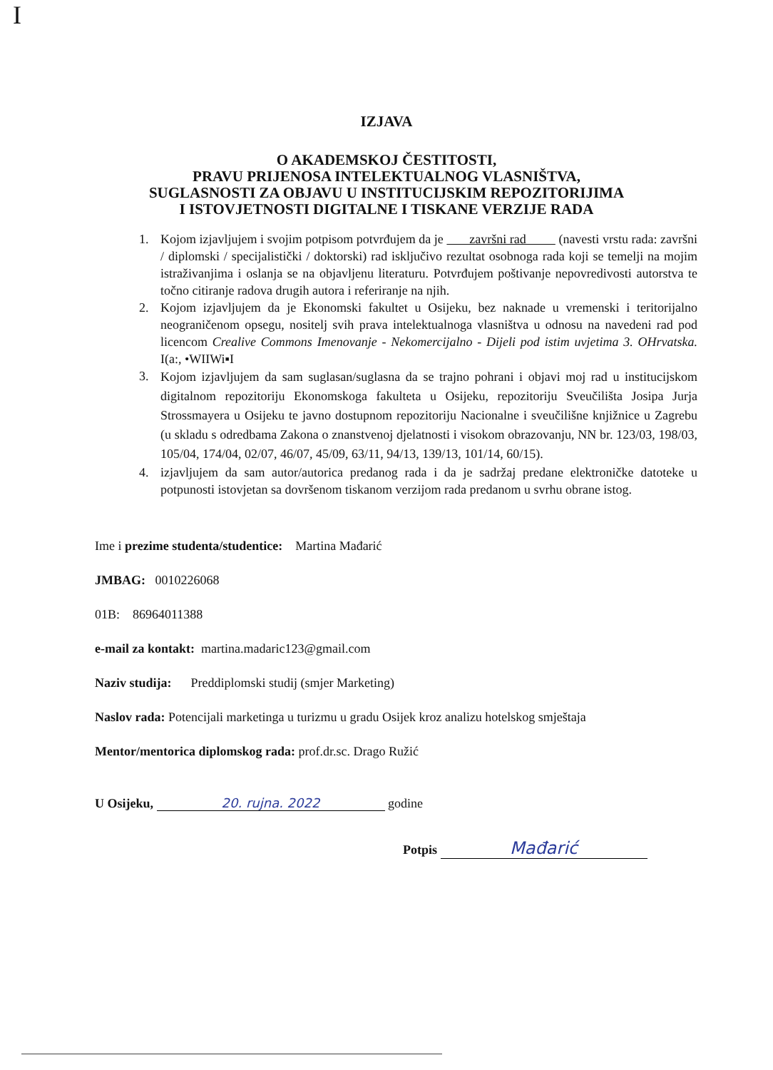I
IZJAVA
O AKADEMSKOJ ČESTITOSTI,
PRAVU PRIJENOSA INTELEKTUALNOG VLASNIŠTVA,
SUGLASNOSTI ZA OBJAVU U INSTITUCIJSKIM REPOZITORIJIMA
I ISTOVJETNOSTI DIGITALNE I TISKANE VERZIJE RADA
1. Kojom izjavljujem i svojim potpisom potvrđujem da je završni rad (navesti vrstu rada: završni / diplomski / specijalistički / doktorski) rad isključivo rezultat osobnoga rada koji se temelji na mojim istraživanjima i oslanja se na objavljenu literaturu. Potvrđujem poštivanje nepovredivosti autorstva te točno citiranje radova drugih autora i referiranje na njih.
2. Kojom izjavljujem da je Ekonomski fakultet u Osijeku, bez naknade u vremenski i teritorijalno neograničenom opsegu, nositelj svih prava intelektualnoga vlasništva u odnosu na navedeni rad pod licencom Crealive Commons Imenovanje - Nekomercijalno - Dijeli pod istim uvjetima 3. OHrvatska. I(a:, •WIIWi▪I
3. Kojom izjavljujem da sam suglasan/suglasna da se trajno pohrani i objavi moj rad u institucijskom digitalnom repozitoriju Ekonomskoga fakulteta u Osijeku, repozitoriju Sveučilišta Josipa Jurja Strossmayera u Osijeku te javno dostupnom repozitoriju Nacionalne i sveučilišne knjižnice u Zagrebu (u skladu s odredbama Zakona o znanstvenoj djelatnosti i visokom obrazovanju, NN br. 123/03, 198/03, 105/04, 174/04, 02/07, 46/07, 45/09, 63/11, 94/13, 139/13, 101/14, 60/15).
4. izjavljujem da sam autor/autorica predanog rada i da je sadržaj predane elektroničke datoteke u potpunosti istovjetan sa dovršenom tiskanom verzijom rada predanom u svrhu obrane istog.
Ime i prezime studenta/studentice: Martina Mađarić
JMBAG: 0010226068
01B: 86964011388
e-mail za kontakt: martina.madaric123@gmail.com
Naziv studija: Preddiplomski studij (smjer Marketing)
Naslov rada: Potencijali marketinga u turizmu u gradu Osijek kroz analizu hotelskog smještaja
Mentor/mentorica diplomskog rada: prof.dr.sc. Drago Ružić
U Osijeku, 20. rujna. 2022 godine
Potpis Mađarić